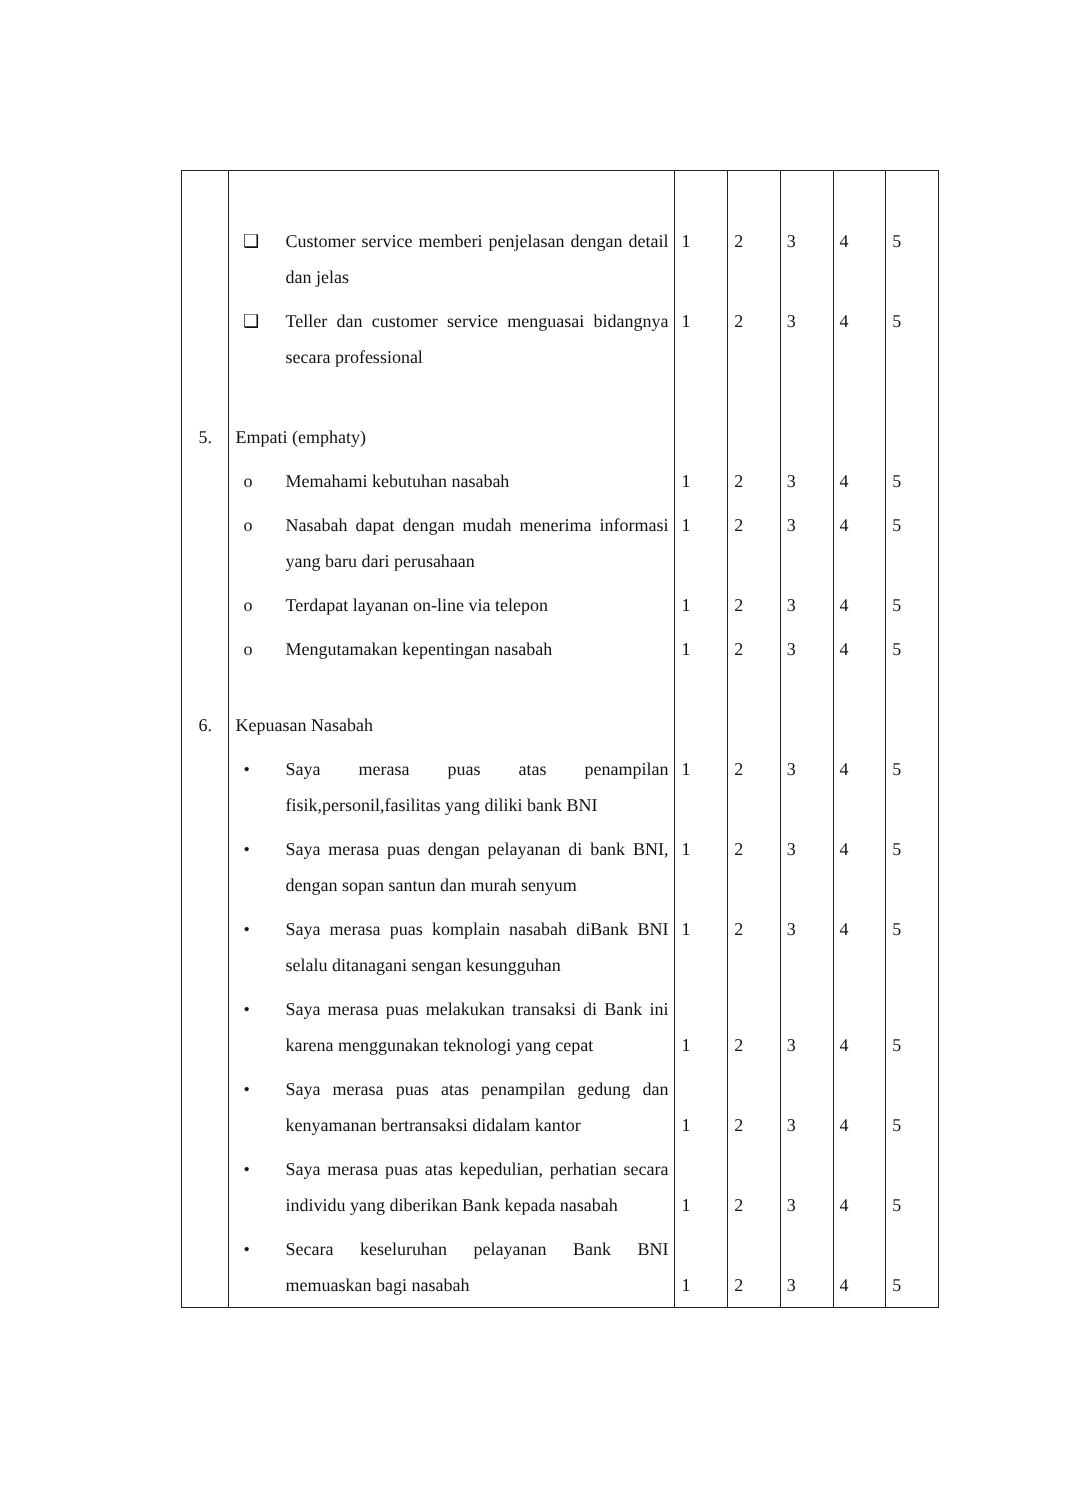| | ❑ Customer service memberi penjelasan dengan detail dan jelas | 1 | 2 | 3 | 4 | 5 |
| | ❑ Teller dan customer service menguasai bidangnya secara professional | 1 | 2 | 3 | 4 | 5 |
| 5. | Empati (emphaty) | | | | | |
| | o Memahami kebutuhan nasabah | 1 | 2 | 3 | 4 | 5 |
| | o Nasabah dapat dengan mudah menerima informasi yang baru dari perusahaan | 1 | 2 | 3 | 4 | 5 |
| | o Terdapat layanan on-line via telepon | 1 | 2 | 3 | 4 | 5 |
| | o Mengutamakan kepentingan nasabah | 1 | 2 | 3 | 4 | 5 |
| 6. | Kepuasan Nasabah | | | | | |
| | • Saya merasa puas atas penampilan fisik,personil,fasilitas yang diliki bank BNI | 1 | 2 | 3 | 4 | 5 |
| | • Saya merasa puas dengan pelayanan di bank BNI, dengan sopan santun dan murah senyum | 1 | 2 | 3 | 4 | 5 |
| | • Saya merasa puas komplain nasabah diBank BNI selalu ditanagani sengan kesungguhan | 1 | 2 | 3 | 4 | 5 |
| | • Saya merasa puas melakukan transaksi di Bank ini karena menggunakan teknologi yang cepat | 1 | 2 | 3 | 4 | 5 |
| | • Saya merasa puas atas penampilan gedung dan kenyamanan bertransaksi didalam kantor | 1 | 2 | 3 | 4 | 5 |
| | • Saya merasa puas atas kepedulian, perhatian secara individu yang diberikan Bank kepada nasabah | 1 | 2 | 3 | 4 | 5 |
| | • Secara keseluruhan pelayanan Bank BNI memuaskan bagi nasabah | 1 | 2 | 3 | 4 | 5 |